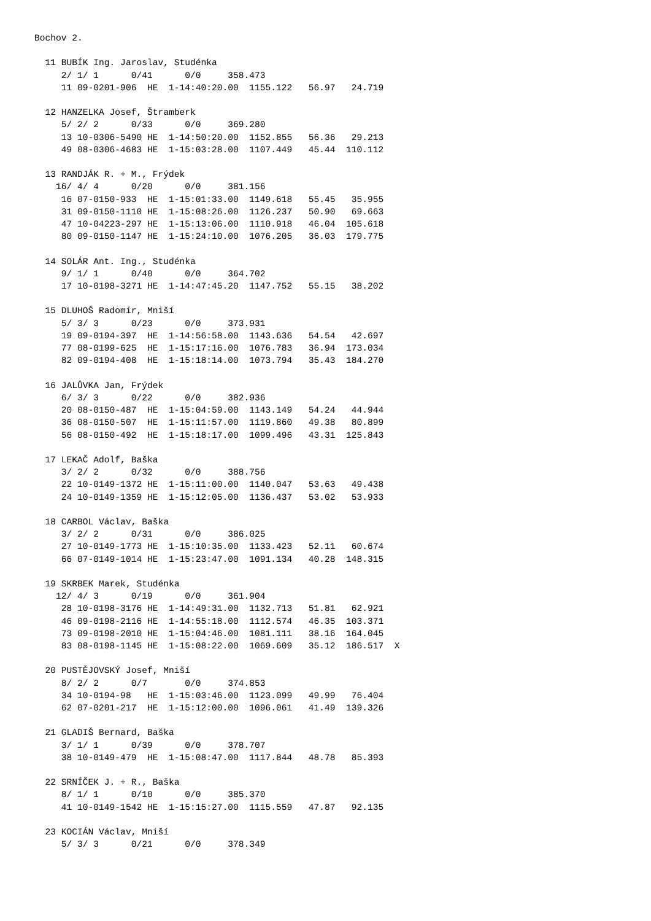Bochov 2.

  11 BUBÍK Ing. Jaroslav, Studénka
     2/ 1/ 1      0/41      0/0     358.473
     11 09-0201-906  HE  1-14:40:20.00  1155.122   56.97   24.719

  12 HANZELKA Josef, Štramberk
     5/ 2/ 2      0/33      0/0     369.280
     13 10-0306-5490 HE  1-14:50:20.00  1152.855   56.36   29.213
     49 08-0306-4683 HE  1-15:03:28.00  1107.449   45.44  110.112

  13 RANDJÁK R. + M., Frýdek
    16/ 4/ 4      0/20      0/0     381.156
     16 07-0150-933  HE  1-15:01:33.00  1149.618   55.45   35.955
     31 09-0150-1110 HE  1-15:08:26.00  1126.237   50.90   69.663
     47 10-04223-297 HE  1-15:13:06.00  1110.918   46.04  105.618
     80 09-0150-1147 HE  1-15:24:10.00  1076.205   36.03  179.775

  14 SOLÁR Ant. Ing., Studénka
     9/ 1/ 1      0/40      0/0     364.702
     17 10-0198-3271 HE  1-14:47:45.20  1147.752   55.15   38.202

  15 DLUHOŠ Radomír, Mniší
     5/ 3/ 3      0/23      0/0     373.931
     19 09-0194-397  HE  1-14:56:58.00  1143.636   54.54   42.697
     77 08-0199-625  HE  1-15:17:16.00  1076.783   36.94  173.034
     82 09-0194-408  HE  1-15:18:14.00  1073.794   35.43  184.270

  16 JALŮVKA Jan, Frýdek
     6/ 3/ 3      0/22      0/0     382.936
     20 08-0150-487  HE  1-15:04:59.00  1143.149   54.24   44.944
     36 08-0150-507  HE  1-15:11:57.00  1119.860   49.38   80.899
     56 08-0150-492  HE  1-15:18:17.00  1099.496   43.31  125.843

  17 LEKAČ Adolf, Baška
     3/ 2/ 2      0/32      0/0     388.756
     22 10-0149-1372 HE  1-15:11:00.00  1140.047   53.63   49.438
     24 10-0149-1359 HE  1-15:12:05.00  1136.437   53.02   53.933

  18 CARBOL Václav, Baška
     3/ 2/ 2      0/31      0/0     386.025
     27 10-0149-1773 HE  1-15:10:35.00  1133.423   52.11   60.674
     66 07-0149-1014 HE  1-15:23:47.00  1091.134   40.28  148.315

  19 SKRBEK Marek, Studénka
    12/ 4/ 3      0/19      0/0     361.904
     28 10-0198-3176 HE  1-14:49:31.00  1132.713   51.81   62.921
     46 09-0198-2116 HE  1-14:55:18.00  1112.574   46.35  103.371
     73 09-0198-2010 HE  1-15:04:46.00  1081.111   38.16  164.045
     83 08-0198-1145 HE  1-15:08:22.00  1069.609   35.12  186.517  X

  20 PUSTĚJOVSKÝ Josef, Mniší
     8/ 2/ 2      0/7       0/0     374.853
     34 10-0194-98   HE  1-15:03:46.00  1123.099   49.99   76.404
     62 07-0201-217  HE  1-15:12:00.00  1096.061   41.49  139.326

  21 GLADIŠ Bernard, Baška
     3/ 1/ 1      0/39      0/0     378.707
     38 10-0149-479  HE  1-15:08:47.00  1117.844   48.78   85.393

  22 SRNÍČEK J. + R., Baška
     8/ 1/ 1      0/10      0/0     385.370
     41 10-0149-1542 HE  1-15:15:27.00  1115.559   47.87   92.135

  23 KOCIÁN Václav, Mniší
     5/ 3/ 3      0/21      0/0     378.349